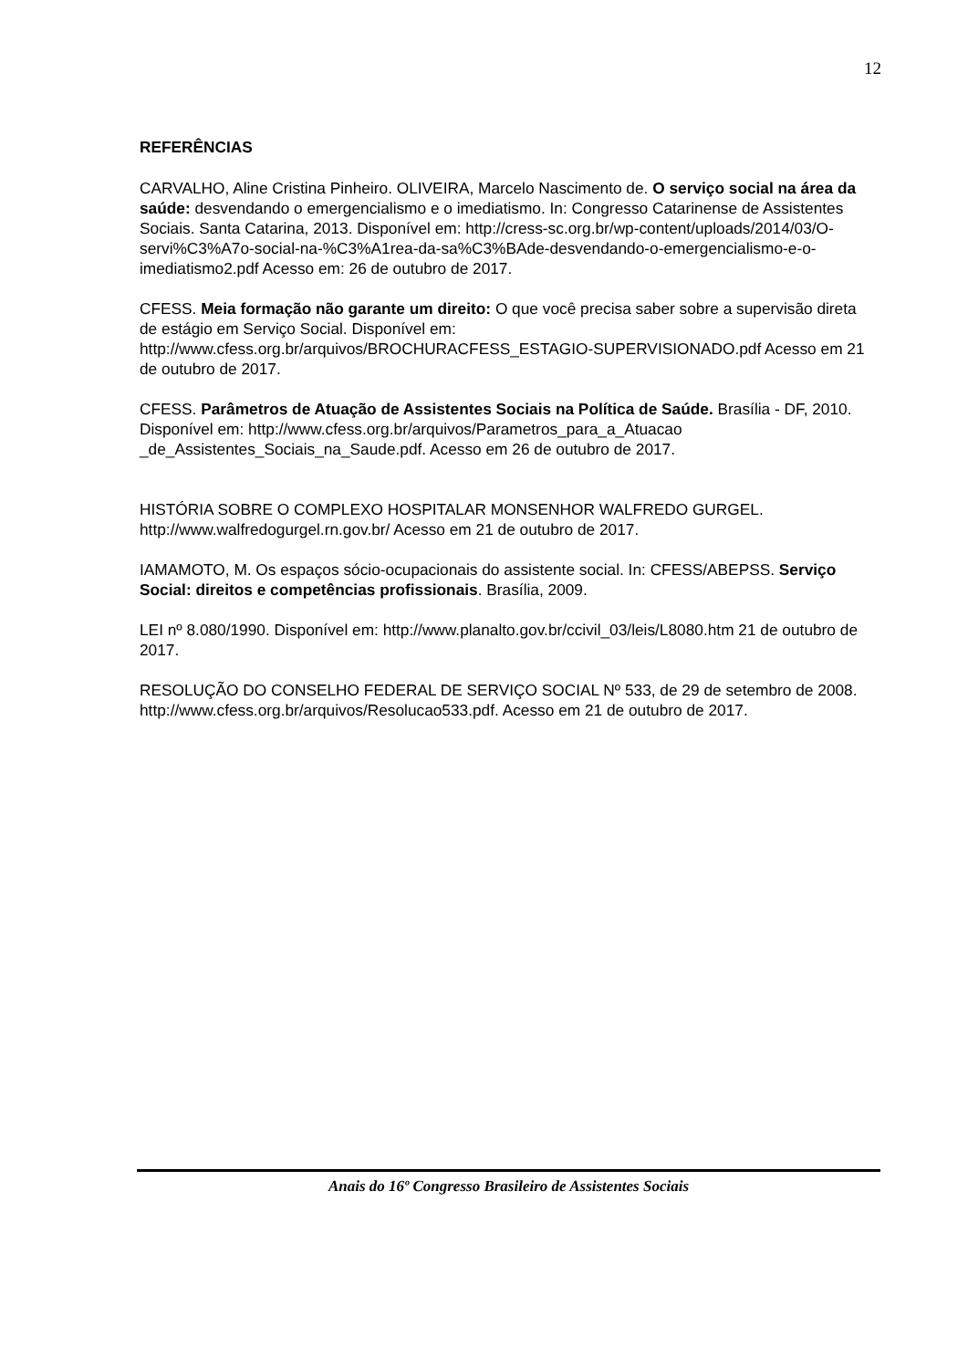12
REFERÊNCIAS
CARVALHO, Aline Cristina Pinheiro. OLIVEIRA, Marcelo Nascimento de. O serviço social na área da saúde: desvendando o emergencialismo e o imediatismo. In: Congresso Catarinense de Assistentes Sociais. Santa Catarina, 2013. Disponível em: http://cress-sc.org.br/wp-content/uploads/2014/03/O-servi%C3%A7o-social-na-%C3%A1rea-da-sa%C3%BAde-desvendando-o-emergencialismo-e-o-imediatismo2.pdf Acesso em: 26 de outubro de 2017.
CFESS. Meia formação não garante um direito: O que você precisa saber sobre a supervisão direta de estágio em Serviço Social. Disponível em: http://www.cfess.org.br/arquivos/BROCHURACFESS_ESTAGIO-SUPERVISIONADO.pdf Acesso em 21 de outubro de 2017.
CFESS. Parâmetros de Atuação de Assistentes Sociais na Política de Saúde. Brasília - DF, 2010. Disponível em: http://www.cfess.org.br/arquivos/Parametros_para_a_Atuacao _de_Assistentes_Sociais_na_Saude.pdf. Acesso em 26 de outubro de 2017.
HISTÓRIA SOBRE O COMPLEXO HOSPITALAR MONSENHOR WALFREDO GURGEL. http://www.walfredogurgel.rn.gov.br/ Acesso em 21 de outubro de 2017.
IAMAMOTO, M. Os espaços sócio-ocupacionais do assistente social. In: CFESS/ABEPSS. Serviço Social: direitos e competências profissionais. Brasília, 2009.
LEI nº 8.080/1990. Disponível em: http://www.planalto.gov.br/ccivil_03/leis/L8080.htm 21 de outubro de 2017.
RESOLUÇÃO DO CONSELHO FEDERAL DE SERVIÇO SOCIAL Nº 533, de 29 de setembro de 2008. http://www.cfess.org.br/arquivos/Resolucao533.pdf. Acesso em 21 de outubro de 2017.
Anais do 16º Congresso Brasileiro de Assistentes Sociais